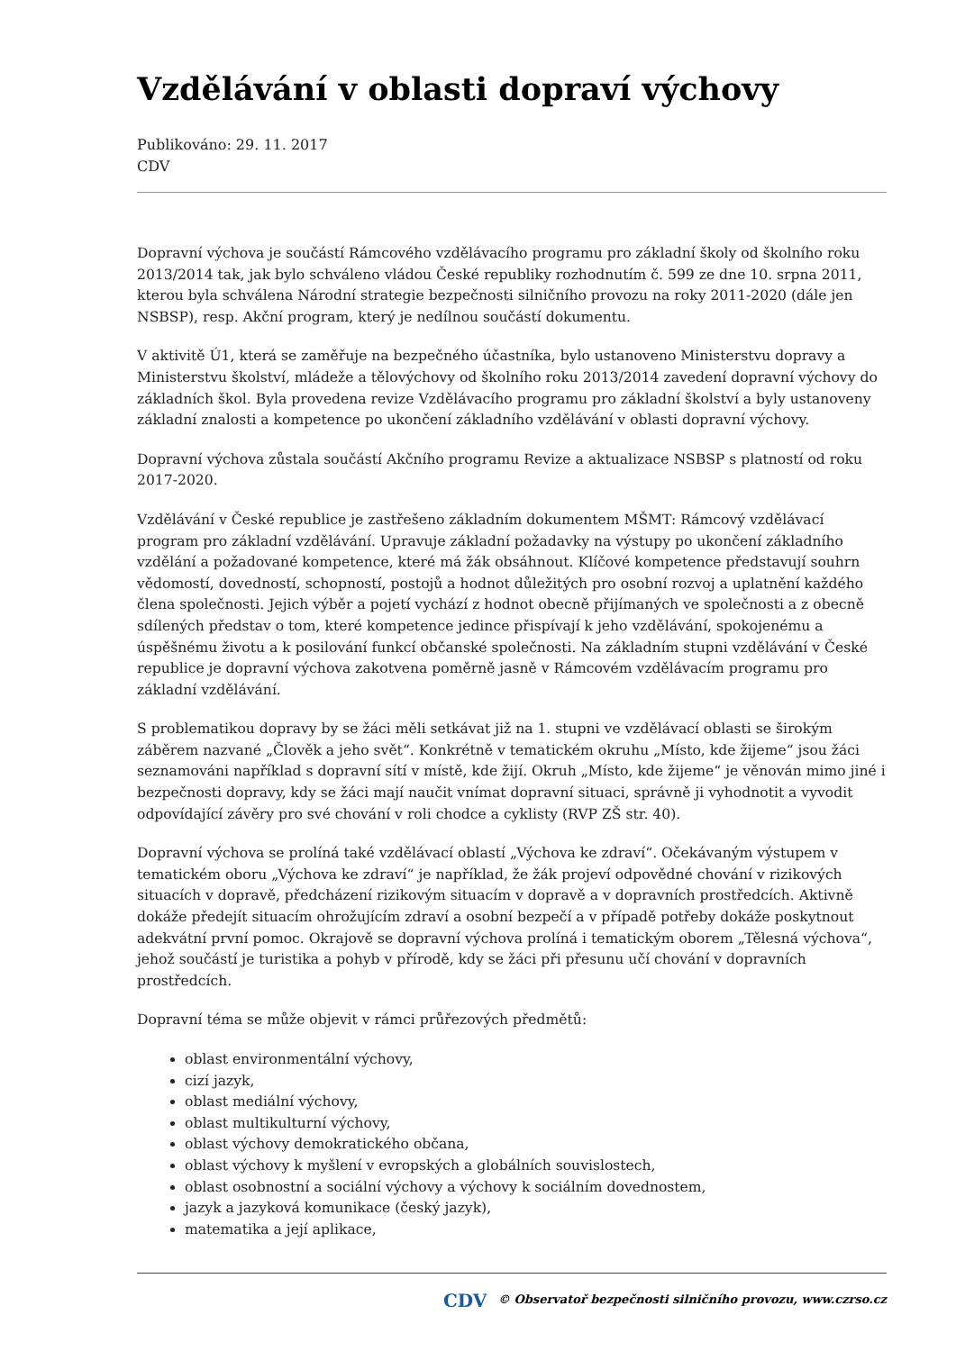Vzdělávání v oblasti dopraví výchovy
Publikováno: 29. 11. 2017
CDV
Dopravní výchova je součástí Rámcového vzdělávacího programu pro základní školy od školního roku 2013/2014 tak, jak bylo schváleno vládou České republiky rozhodnutím č. 599 ze dne 10. srpna 2011, kterou byla schválena Národní strategie bezpečnosti silničního provozu na roky 2011-2020 (dále jen NSBSP), resp. Akční program, který je nedílnou součástí dokumentu.
V aktivitě Ú1, která se zaměřuje na bezpečného účastníka, bylo ustanoveno Ministerstvu dopravy a Ministerstvu školství, mládeže a tělovýchovy od školního roku 2013/2014 zavedení dopravní výchovy do základních škol. Byla provedena revize Vzdělávacího programu pro základní školství a byly ustanoveny základní znalosti a kompetence po ukončení základního vzdělávání v oblasti dopravní výchovy.
Dopravní výchova zůstala součástí Akčního programu Revize a aktualizace NSBSP s platností od roku 2017-2020.
Vzdělávání v České republice je zastřešeno základním dokumentem MŠMT: Rámcový vzdělávací program pro základní vzdělávání. Upravuje základní požadavky na výstupy po ukončení základního vzdělání a požadované kompetence, které má žák obsáhnout. Klíčové kompetence představují souhrn vědomostí, dovedností, schopností, postojů a hodnot důležitých pro osobní rozvoj a uplatnění každého člena společnosti. Jejich výběr a pojetí vychází z hodnot obecně přijímaných ve společnosti a z obecně sdílených představ o tom, které kompetence jedince přispívají k jeho vzdělávání, spokojenému a úspěšnému životu a k posilování funkcí občanské společnosti. Na základním stupni vzdělávání v České republice je dopravní výchova zakotvena poměrně jasně v Rámcovém vzdělávacím programu pro základní vzdělávání.
S problematikou dopravy by se žáci měli setkávat již na 1. stupni ve vzdělávací oblasti se širokým záběrem nazvané „Člověk a jeho svět“. Konkrétně v tematickém okruhu „Místo, kde žijeme“ jsou žáci seznamováni například s dopravní sítí v místě, kde žijí. Okruh „Místo, kde žijeme“ je věnován mimo jiné i bezpečnosti dopravy, kdy se žáci mají naučit vnímat dopravní situaci, správně ji vyhodnotit a vyvodit odpovídající závěry pro své chování v roli chodce a cyklisty (RVP ZŠ str. 40).
Dopravní výchova se prolíná také vzdělávací oblastí „Výchova ke zdraví“. Očekávaným výstupem v tematickém oboru „Výchova ke zdraví“ je například, že žák projeví odpovědné chování v rizikových situacích v dopravě, předcházení rizikovým situacím v dopravě a v dopravních prostředcích. Aktivně dokáže předejít situacím ohrožujícím zdraví a osobní bezpečí a v případě potřeby dokáže poskytnout adekvátní první pomoc. Okrajově se dopravní výchova prolíná i tematickým oborem „Tělesná výchova“, jehož součástí je turistika a pohyb v přírodě, kdy se žáci při přesunu učí chování v dopravních prostředcích.
Dopravní téma se může objevit v rámci průřezových předmětů:
oblast environmentální výchovy,
cizí jazyk,
oblast mediální výchovy,
oblast multikulturní výchovy,
oblast výchovy demokratického občana,
oblast výchovy k myšlení v evropských a globálních souvislostech,
oblast osobnostní a sociální výchovy a výchovy k sociálním dovednostem,
jazyk a jazyková komunikace (český jazyk),
matematika a její aplikace,
CDV © Observatoř bezpečnosti silničního provozu, www.czrso.cz